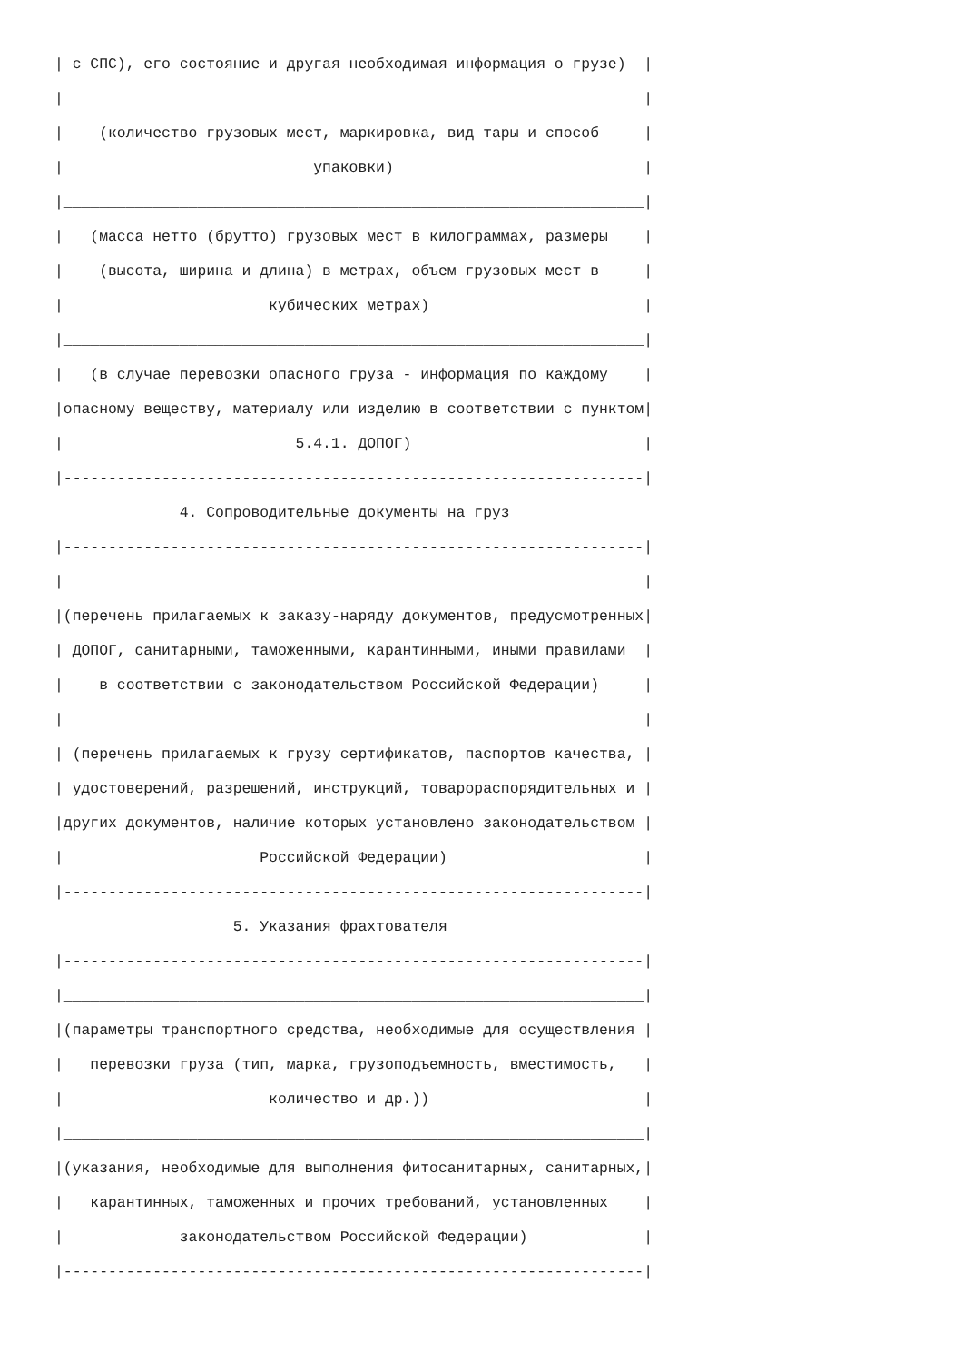| с СПС), его состояние и другая необходимая информация о грузе)  |
|_________________________________________________________________|
|    (количество грузовых мест, маркировка, вид тары и способ     |
|                            упаковки)                            |
|_________________________________________________________________|
|   (масса нетто (брутто) грузовых мест в килограммах, размеры    |
|    (высота, ширина и длина) в метрах, объем грузовых мест в     |
|                       кубических метрах)                        |
|_________________________________________________________________|
|   (в случае перевозки опасного груза - информация по каждому    |
|опасному веществу, материалу или изделию в соответствии с пунктом|
|                          5.4.1. ДОПОГ)                          |
|-----------------------------------------------------------------|
              4. Сопроводительные документы на груз
|-----------------------------------------------------------------|
|_________________________________________________________________|
|(перечень прилагаемых к заказу-наряду документов, предусмотренных|
| ДОПОГ, санитарными, таможенными, карантинными, иными правилами  |
|    в соответствии с законодательством Российской Федерации)     |
|_________________________________________________________________|
| (перечень прилагаемых к грузу сертификатов, паспортов качества, |
| удостоверений, разрешений, инструкций, товарораспорядительных и |
|других документов, наличие которых установлено законодательством |
|                      Российской Федерации)                      |
|-----------------------------------------------------------------|
                    5. Указания фрахтователя
|-----------------------------------------------------------------|
|_________________________________________________________________|
|(параметры транспортного средства, необходимые для осуществления |
|   перевозки груза (тип, марка, грузоподъемность, вместимость,   |
|                       количество и др.))                        |
|_________________________________________________________________|
|(указания, необходимые для выполнения фитосанитарных, санитарных,|
|   карантинных, таможенных и прочих требований, установленных    |
|             законодательством Российской Федерации)             |
|-----------------------------------------------------------------|